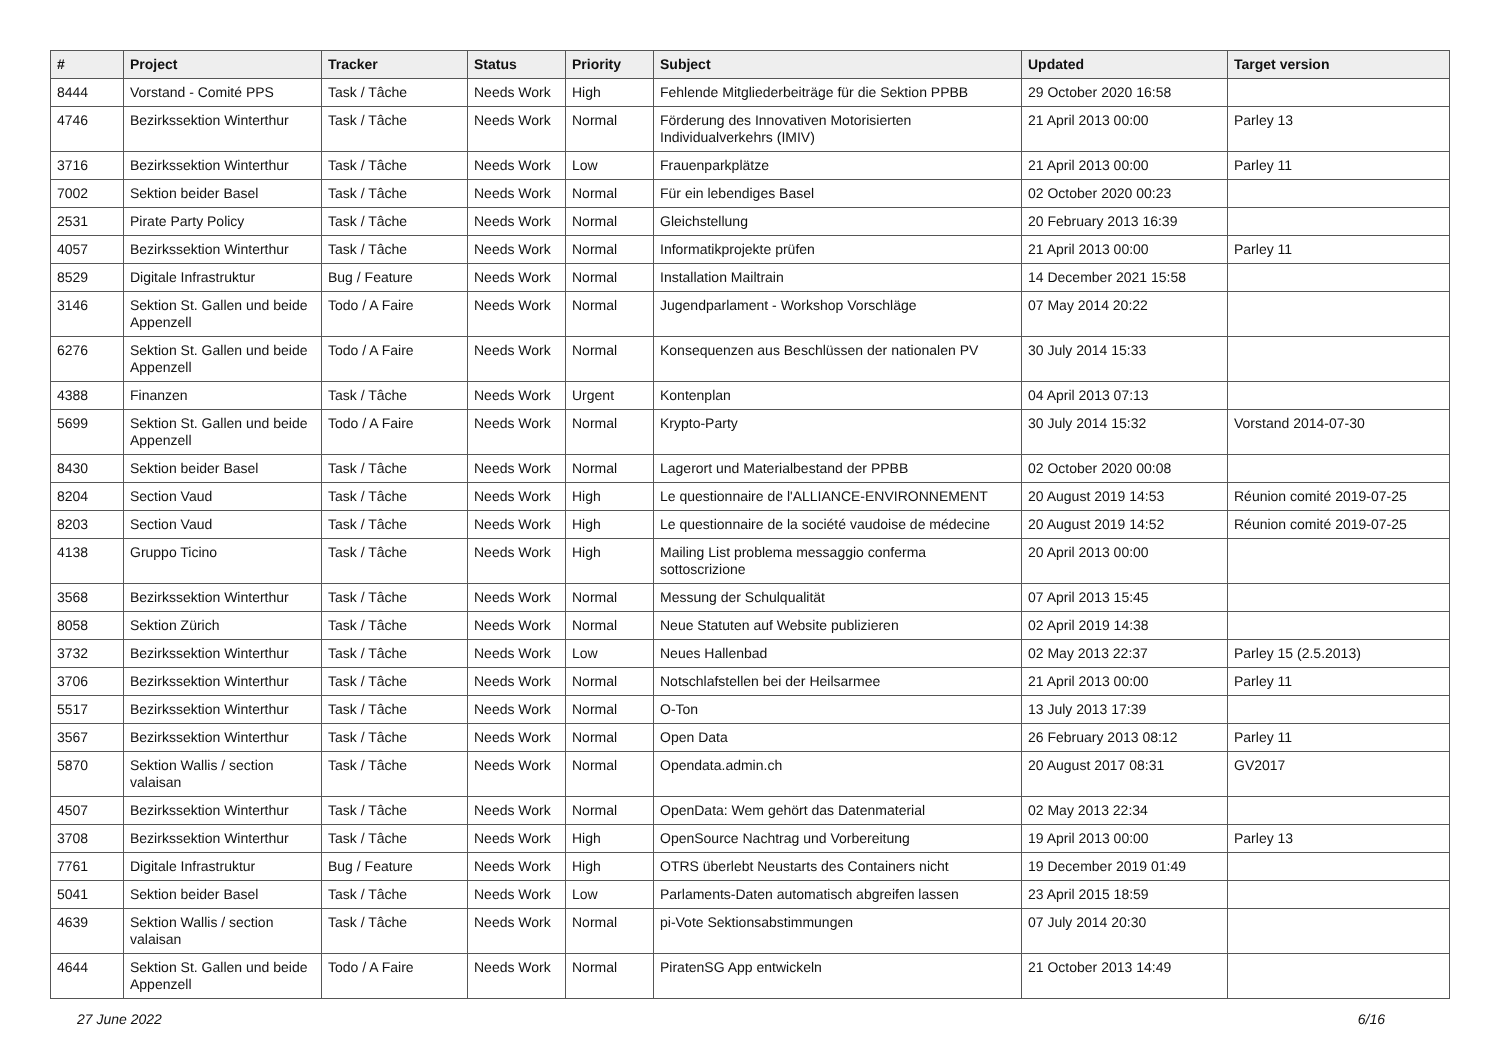| # | Project | Tracker | Status | Priority | Subject | Updated | Target version |
| --- | --- | --- | --- | --- | --- | --- | --- |
| 8444 | Vorstand - Comité PPS | Task / Tâche | Needs Work | High | Fehlende Mitgliederbeiträge für die Sektion PPBB | 29 October 2020 16:58 | |
| 4746 | Bezirkssektion Winterthur | Task / Tâche | Needs Work | Normal | Förderung des Innovativen Motorisierten Individualverkehrs (IMIV) | 21 April 2013 00:00 | Parley 13 |
| 3716 | Bezirkssektion Winterthur | Task / Tâche | Needs Work | Low | Frauenparkplätze | 21 April 2013 00:00 | Parley 11 |
| 7002 | Sektion beider Basel | Task / Tâche | Needs Work | Normal | Für ein lebendiges Basel | 02 October 2020 00:23 | |
| 2531 | Pirate Party Policy | Task / Tâche | Needs Work | Normal | Gleichstellung | 20 February 2013 16:39 | |
| 4057 | Bezirkssektion Winterthur | Task / Tâche | Needs Work | Normal | Informatikprojekte prüfen | 21 April 2013 00:00 | Parley 11 |
| 8529 | Digitale Infrastruktur | Bug / Feature | Needs Work | Normal | Installation Mailtrain | 14 December 2021 15:58 | |
| 3146 | Sektion St. Gallen und beide Appenzell | Todo / A Faire | Needs Work | Normal | Jugendparlament - Workshop Vorschläge | 07 May 2014 20:22 | |
| 6276 | Sektion St. Gallen und beide Appenzell | Todo / A Faire | Needs Work | Normal | Konsequenzen aus Beschlüssen der nationalen PV | 30 July 2014 15:33 | |
| 4388 | Finanzen | Task / Tâche | Needs Work | Urgent | Kontenplan | 04 April 2013 07:13 | |
| 5699 | Sektion St. Gallen und beide Appenzell | Todo / A Faire | Needs Work | Normal | Krypto-Party | 30 July 2014 15:32 | Vorstand 2014-07-30 |
| 8430 | Sektion beider Basel | Task / Tâche | Needs Work | Normal | Lagerort und Materialbestand der PPBB | 02 October 2020 00:08 | |
| 8204 | Section Vaud | Task / Tâche | Needs Work | High | Le questionnaire de l'ALLIANCE-ENVIRONNEMENT | 20 August 2019 14:53 | Réunion comité 2019-07-25 |
| 8203 | Section Vaud | Task / Tâche | Needs Work | High | Le questionnaire de la société vaudoise de médecine | 20 August 2019 14:52 | Réunion comité 2019-07-25 |
| 4138 | Gruppo Ticino | Task / Tâche | Needs Work | High | Mailing List problema messaggio conferma sottoscrizione | 20 April 2013 00:00 | |
| 3568 | Bezirkssektion Winterthur | Task / Tâche | Needs Work | Normal | Messung der Schulqualität | 07 April 2013 15:45 | |
| 8058 | Sektion Zürich | Task / Tâche | Needs Work | Normal | Neue Statuten auf Website publizieren | 02 April 2019 14:38 | |
| 3732 | Bezirkssektion Winterthur | Task / Tâche | Needs Work | Low | Neues Hallenbad | 02 May 2013 22:37 | Parley 15 (2.5.2013) |
| 3706 | Bezirkssektion Winterthur | Task / Tâche | Needs Work | Normal | Notschlafstellen bei der Heilsarmee | 21 April 2013 00:00 | Parley 11 |
| 5517 | Bezirkssektion Winterthur | Task / Tâche | Needs Work | Normal | O-Ton | 13 July 2013 17:39 | |
| 3567 | Bezirkssektion Winterthur | Task / Tâche | Needs Work | Normal | Open Data | 26 February 2013 08:12 | Parley 11 |
| 5870 | Sektion Wallis / section valaisan | Task / Tâche | Needs Work | Normal | Opendata.admin.ch | 20 August 2017 08:31 | GV2017 |
| 4507 | Bezirkssektion Winterthur | Task / Tâche | Needs Work | Normal | OpenData: Wem gehört das Datenmaterial | 02 May 2013 22:34 | |
| 3708 | Bezirkssektion Winterthur | Task / Tâche | Needs Work | High | OpenSource Nachtrag und Vorbereitung | 19 April 2013 00:00 | Parley 13 |
| 7761 | Digitale Infrastruktur | Bug / Feature | Needs Work | High | OTRS überlebt Neustarts des Containers nicht | 19 December 2019 01:49 | |
| 5041 | Sektion beider Basel | Task / Tâche | Needs Work | Low | Parlaments-Daten automatisch abgreifen lassen | 23 April 2015 18:59 | |
| 4639 | Sektion Wallis / section valaisan | Task / Tâche | Needs Work | Normal | pi-Vote Sektionsabstimmungen | 07 July 2014 20:30 | |
| 4644 | Sektion St. Gallen und beide Appenzell | Todo / A Faire | Needs Work | Normal | PiratenSG App entwickeln | 21 October 2013 14:49 | |
27 June 2022 6/16